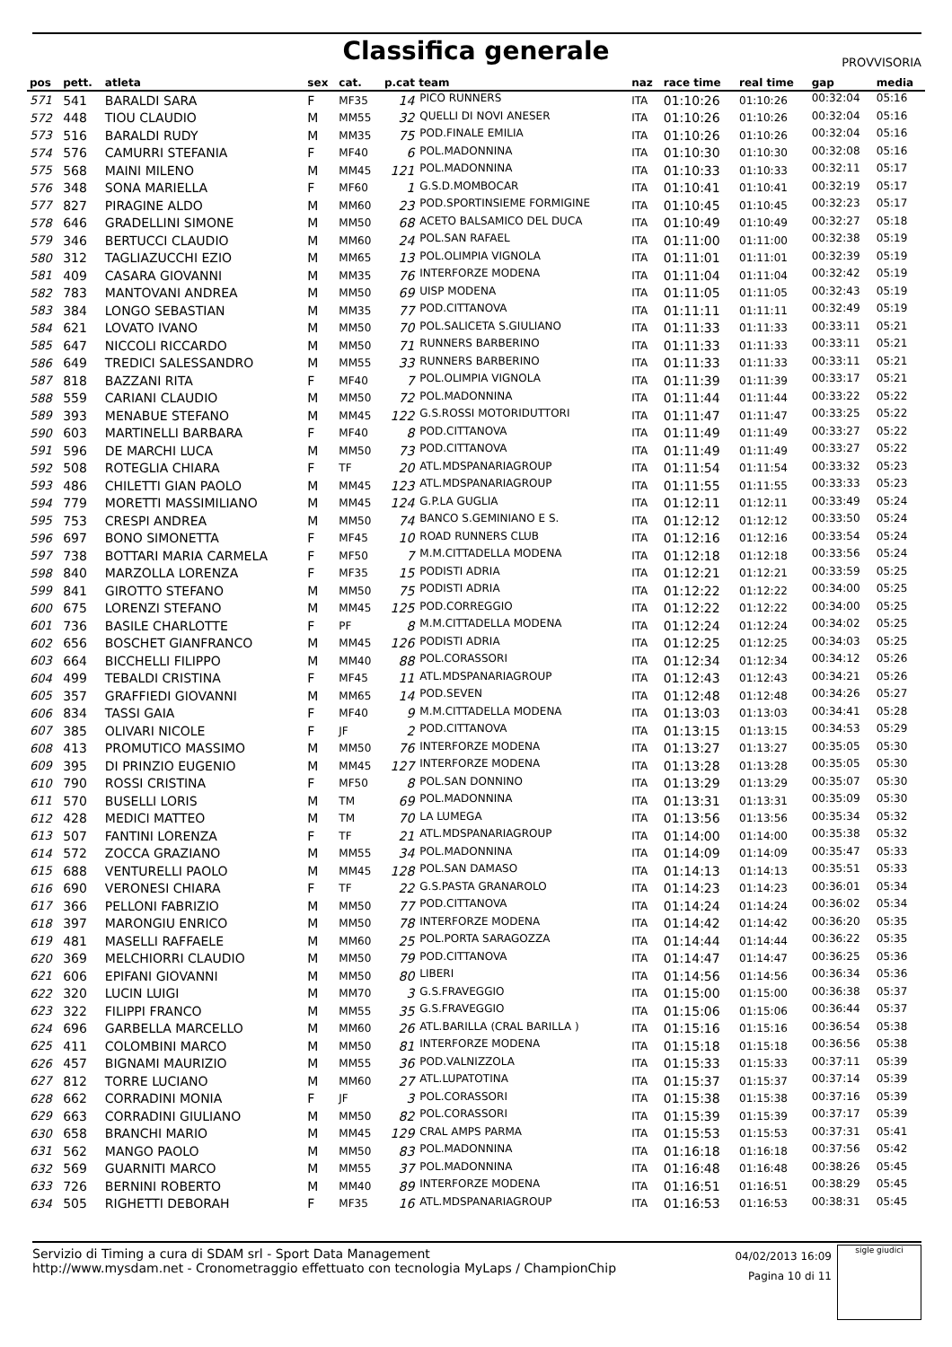Classifica generale
PROVVISORIA
| pos | pett. | atleta | sex | cat. | p.cat team | | naz | race time | real time | gap | media |
| --- | --- | --- | --- | --- | --- | --- | --- | --- | --- | --- | --- |
| 571 | 541 | BARALDI SARA | F | MF35 | 14 | PICO RUNNERS | ITA | 01:10:26 | 01:10:26 | 00:32:04 | 05:16 |
| 572 | 448 | TIOU CLAUDIO | M | MM55 | 32 | QUELLI DI NOVI ANESER | ITA | 01:10:26 | 01:10:26 | 00:32:04 | 05:16 |
| 573 | 516 | BARALDI RUDY | M | MM35 | 75 | POD.FINALE EMILIA | ITA | 01:10:26 | 01:10:26 | 00:32:04 | 05:16 |
| 574 | 576 | CAMURRI STEFANIA | F | MF40 | 6 | POL.MADONNINA | ITA | 01:10:30 | 01:10:30 | 00:32:08 | 05:16 |
| 575 | 568 | MAINI MILENO | M | MM45 | 121 | POL.MADONNINA | ITA | 01:10:33 | 01:10:33 | 00:32:11 | 05:17 |
| 576 | 348 | SONA MARIELLA | F | MF60 | 1 | G.S.D.MOMBOCAR | ITA | 01:10:41 | 01:10:41 | 00:32:19 | 05:17 |
| 577 | 827 | PIRAGINE ALDO | M | MM60 | 23 | POD.SPORTINSIEME FORMIGINE | ITA | 01:10:45 | 01:10:45 | 00:32:23 | 05:17 |
| 578 | 646 | GRADELLINI SIMONE | M | MM50 | 68 | ACETO BALSAMICO DEL DUCA | ITA | 01:10:49 | 01:10:49 | 00:32:27 | 05:18 |
| 579 | 346 | BERTUCCI CLAUDIO | M | MM60 | 24 | POL.SAN RAFAEL | ITA | 01:11:00 | 01:11:00 | 00:32:38 | 05:19 |
| 580 | 312 | TAGLIAZUCCHI EZIO | M | MM65 | 13 | POL.OLIMPIA VIGNOLA | ITA | 01:11:01 | 01:11:01 | 00:32:39 | 05:19 |
| 581 | 409 | CASARA GIOVANNI | M | MM35 | 76 | INTERFORZE MODENA | ITA | 01:11:04 | 01:11:04 | 00:32:42 | 05:19 |
| 582 | 783 | MANTOVANI ANDREA | M | MM50 | 69 | UISP MODENA | ITA | 01:11:05 | 01:11:05 | 00:32:43 | 05:19 |
| 583 | 384 | LONGO SEBASTIAN | M | MM35 | 77 | POD.CITTANOVA | ITA | 01:11:11 | 01:11:11 | 00:32:49 | 05:19 |
| 584 | 621 | LOVATO IVANO | M | MM50 | 70 | POL.SALICETA S.GIULIANO | ITA | 01:11:33 | 01:11:33 | 00:33:11 | 05:21 |
| 585 | 647 | NICCOLI RICCARDO | M | MM50 | 71 | RUNNERS BARBERINO | ITA | 01:11:33 | 01:11:33 | 00:33:11 | 05:21 |
| 586 | 649 | TREDICI SALESSANDRO | M | MM55 | 33 | RUNNERS BARBERINO | ITA | 01:11:33 | 01:11:33 | 00:33:11 | 05:21 |
| 587 | 818 | BAZZANI RITA | F | MF40 | 7 | POL.OLIMPIA VIGNOLA | ITA | 01:11:39 | 01:11:39 | 00:33:17 | 05:21 |
| 588 | 559 | CARIANI CLAUDIO | M | MM50 | 72 | POL.MADONNINA | ITA | 01:11:44 | 01:11:44 | 00:33:22 | 05:22 |
| 589 | 393 | MENABUE STEFANO | M | MM45 | 122 | G.S.ROSSI MOTORIDUTTORI | ITA | 01:11:47 | 01:11:47 | 00:33:25 | 05:22 |
| 590 | 603 | MARTINELLI BARBARA | F | MF40 | 8 | POD.CITTANOVA | ITA | 01:11:49 | 01:11:49 | 00:33:27 | 05:22 |
| 591 | 596 | DE MARCHI LUCA | M | MM50 | 73 | POD.CITTANOVA | ITA | 01:11:49 | 01:11:49 | 00:33:27 | 05:22 |
| 592 | 508 | ROTEGLIA CHIARA | F | TF | 20 | ATL.MDSPANARIAGROUP | ITA | 01:11:54 | 01:11:54 | 00:33:32 | 05:23 |
| 593 | 486 | CHILETTI GIAN PAOLO | M | MM45 | 123 | ATL.MDSPANARIAGROUP | ITA | 01:11:55 | 01:11:55 | 00:33:33 | 05:23 |
| 594 | 779 | MORETTI MASSIMILIANO | M | MM45 | 124 | G.P.LA GUGLIA | ITA | 01:12:11 | 01:12:11 | 00:33:49 | 05:24 |
| 595 | 753 | CRESPI ANDREA | M | MM50 | 74 | BANCO S.GEMINIANO E S. | ITA | 01:12:12 | 01:12:12 | 00:33:50 | 05:24 |
| 596 | 697 | BONO SIMONETTA | F | MF45 | 10 | ROAD RUNNERS CLUB | ITA | 01:12:16 | 01:12:16 | 00:33:54 | 05:24 |
| 597 | 738 | BOTTARI MARIA CARMELA | F | MF50 | 7 | M.M.CITTADELLA MODENA | ITA | 01:12:18 | 01:12:18 | 00:33:56 | 05:24 |
| 598 | 840 | MARZOLLA LORENZA | F | MF35 | 15 | PODISTI ADRIA | ITA | 01:12:21 | 01:12:21 | 00:33:59 | 05:25 |
| 599 | 841 | GIROTTO STEFANO | M | MM50 | 75 | PODISTI ADRIA | ITA | 01:12:22 | 01:12:22 | 00:34:00 | 05:25 |
| 600 | 675 | LORENZI STEFANO | M | MM45 | 125 | POD.CORREGGIO | ITA | 01:12:22 | 01:12:22 | 00:34:00 | 05:25 |
| 601 | 736 | BASILE CHARLOTTE | F | PF | 8 | M.M.CITTADELLA MODENA | ITA | 01:12:24 | 01:12:24 | 00:34:02 | 05:25 |
| 602 | 656 | BOSCHET GIANFRANCO | M | MM45 | 126 | PODISTI ADRIA | ITA | 01:12:25 | 01:12:25 | 00:34:03 | 05:25 |
| 603 | 664 | BICCHELLI FILIPPO | M | MM40 | 88 | POL.CORASSORI | ITA | 01:12:34 | 01:12:34 | 00:34:12 | 05:26 |
| 604 | 499 | TEBALDI CRISTINA | F | MF45 | 11 | ATL.MDSPANARIAGROUP | ITA | 01:12:43 | 01:12:43 | 00:34:21 | 05:26 |
| 605 | 357 | GRAFFIEDI GIOVANNI | M | MM65 | 14 | POD.SEVEN | ITA | 01:12:48 | 01:12:48 | 00:34:26 | 05:27 |
| 606 | 834 | TASSI GAIA | F | MF40 | 9 | M.M.CITTADELLA MODENA | ITA | 01:13:03 | 01:13:03 | 00:34:41 | 05:28 |
| 607 | 385 | OLIVARI NICOLE | F | JF | 2 | POD.CITTANOVA | ITA | 01:13:15 | 01:13:15 | 00:34:53 | 05:29 |
| 608 | 413 | PROMUTICO MASSIMO | M | MM50 | 76 | INTERFORZE MODENA | ITA | 01:13:27 | 01:13:27 | 00:35:05 | 05:30 |
| 609 | 395 | DI PRINZIO EUGENIO | M | MM45 | 127 | INTERFORZE MODENA | ITA | 01:13:28 | 01:13:28 | 00:35:05 | 05:30 |
| 610 | 790 | ROSSI CRISTINA | F | MF50 | 8 | POL.SAN DONNINO | ITA | 01:13:29 | 01:13:29 | 00:35:07 | 05:30 |
| 611 | 570 | BUSELLI LORIS | M | TM | 69 | POL.MADONNINA | ITA | 01:13:31 | 01:13:31 | 00:35:09 | 05:30 |
| 612 | 428 | MEDICI MATTEO | M | TM | 70 | LA LUMEGA | ITA | 01:13:56 | 01:13:56 | 00:35:34 | 05:32 |
| 613 | 507 | FANTINI LORENZA | F | TF | 21 | ATL.MDSPANARIAGROUP | ITA | 01:14:00 | 01:14:00 | 00:35:38 | 05:32 |
| 614 | 572 | ZOCCA GRAZIANO | M | MM55 | 34 | POL.MADONNINA | ITA | 01:14:09 | 01:14:09 | 00:35:47 | 05:33 |
| 615 | 688 | VENTURELLI PAOLO | M | MM45 | 128 | POL.SAN DAMASO | ITA | 01:14:13 | 01:14:13 | 00:35:51 | 05:33 |
| 616 | 690 | VERONESI CHIARA | F | TF | 22 | G.S.PASTA GRANAROLO | ITA | 01:14:23 | 01:14:23 | 00:36:01 | 05:34 |
| 617 | 366 | PELLONI FABRIZIO | M | MM50 | 77 | POD.CITTANOVA | ITA | 01:14:24 | 01:14:24 | 00:36:02 | 05:34 |
| 618 | 397 | MARONGIU ENRICO | M | MM50 | 78 | INTERFORZE MODENA | ITA | 01:14:42 | 01:14:42 | 00:36:20 | 05:35 |
| 619 | 481 | MASELLI RAFFAELE | M | MM60 | 25 | POL.PORTA SARAGOZZA | ITA | 01:14:44 | 01:14:44 | 00:36:22 | 05:35 |
| 620 | 369 | MELCHIORRI CLAUDIO | M | MM50 | 79 | POD.CITTANOVA | ITA | 01:14:47 | 01:14:47 | 00:36:25 | 05:36 |
| 621 | 606 | EPIFANI GIOVANNI | M | MM50 | 80 | LIBERI | ITA | 01:14:56 | 01:14:56 | 00:36:34 | 05:36 |
| 622 | 320 | LUCIN LUIGI | M | MM70 | 3 | G.S.FRAVEGGIO | ITA | 01:15:00 | 01:15:00 | 00:36:38 | 05:37 |
| 623 | 322 | FILIPPI FRANCO | M | MM55 | 35 | G.S.FRAVEGGIO | ITA | 01:15:06 | 01:15:06 | 00:36:44 | 05:37 |
| 624 | 696 | GARBELLA MARCELLO | M | MM60 | 26 | ATL.BARILLA (CRAL BARILLA ) | ITA | 01:15:16 | 01:15:16 | 00:36:54 | 05:38 |
| 625 | 411 | COLOMBINI MARCO | M | MM50 | 81 | INTERFORZE MODENA | ITA | 01:15:18 | 01:15:18 | 00:36:56 | 05:38 |
| 626 | 457 | BIGNAMI MAURIZIO | M | MM55 | 36 | POD.VALNIZZOLA | ITA | 01:15:33 | 01:15:33 | 00:37:11 | 05:39 |
| 627 | 812 | TORRE LUCIANO | M | MM60 | 27 | ATL.LUPATOTINA | ITA | 01:15:37 | 01:15:37 | 00:37:14 | 05:39 |
| 628 | 662 | CORRADINI MONIA | F | JF | 3 | POL.CORASSORI | ITA | 01:15:38 | 01:15:38 | 00:37:16 | 05:39 |
| 629 | 663 | CORRADINI GIULIANO | M | MM50 | 82 | POL.CORASSORI | ITA | 01:15:39 | 01:15:39 | 00:37:17 | 05:39 |
| 630 | 658 | BRANCHI MARIO | M | MM45 | 129 | CRAL AMPS PARMA | ITA | 01:15:53 | 01:15:53 | 00:37:31 | 05:41 |
| 631 | 562 | MANGO PAOLO | M | MM50 | 83 | POL.MADONNINA | ITA | 01:16:18 | 01:16:18 | 00:37:56 | 05:42 |
| 632 | 569 | GUARNITI MARCO | M | MM55 | 37 | POL.MADONNINA | ITA | 01:16:48 | 01:16:48 | 00:38:26 | 05:45 |
| 633 | 726 | BERNINI ROBERTO | M | MM40 | 89 | INTERFORZE MODENA | ITA | 01:16:51 | 01:16:51 | 00:38:29 | 05:45 |
| 634 | 505 | RIGHETTI DEBORAH | F | MF35 | 16 | ATL.MDSPANARIAGROUP | ITA | 01:16:53 | 01:16:53 | 00:38:31 | 05:45 |
Servizio di Timing a cura di SDAM srl - Sport Data Management
http://www.mysdam.net - Cronometraggio effettuato con tecnologia MyLaps / ChampionChip
04/02/2013 16:09
Pagina 10 di 11
sigle giudici